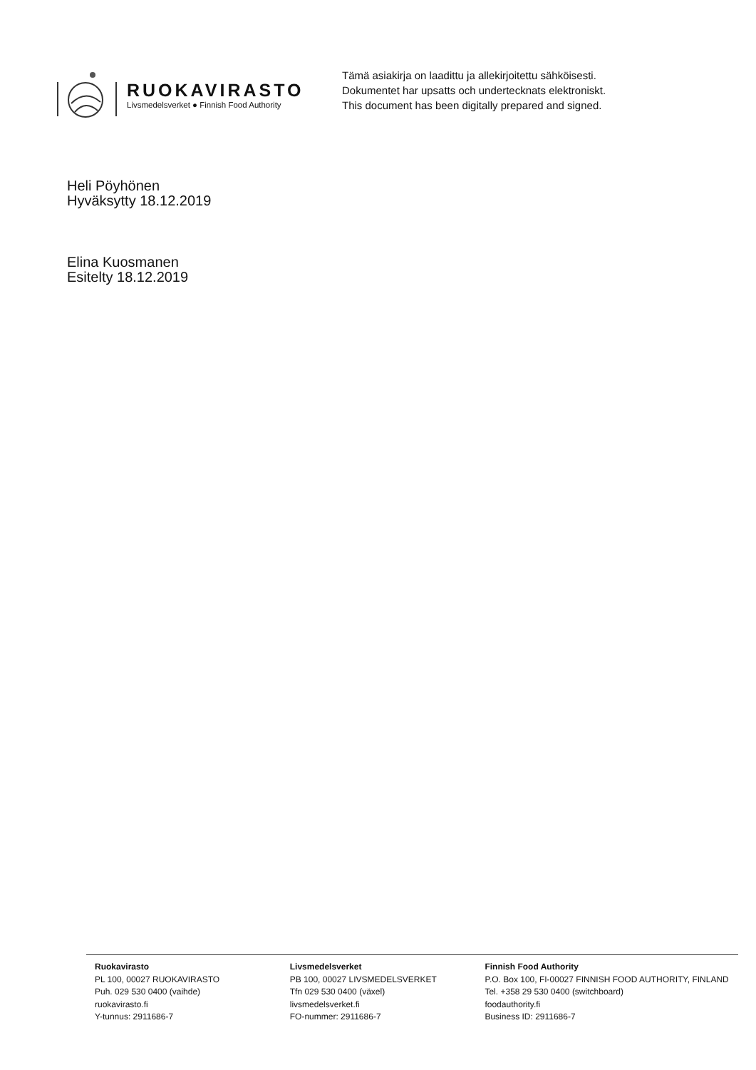RUOKAVIRASTO
Livsmedelsverket ● Finnish Food Authority
Tämä asiakirja on laadittu ja allekirjoitettu sähköisesti.
Dokumentet har upsatts och undertecknats elektroniskt.
This document has been digitally prepared and signed.
Heli Pöyhönen
Hyväksytty 18.12.2019
Elina Kuosmanen
Esitelty 18.12.2019
Ruokavirasto
PL 100, 00027 RUOKAVIRASTO
Puh. 029 530 0400 (vaihde)
ruokavirasto.fi
Y-tunnus: 2911686-7
Livsmedelsverket
PB 100, 00027 LIVSMEDELSVERKET
Tfn 029 530 0400 (växel)
livsmedelsverket.fi
FO-nummer: 2911686-7
Finnish Food Authority
P.O. Box 100, FI-00027 FINNISH FOOD AUTHORITY, FINLAND
Tel. +358 29 530 0400 (switchboard)
foodauthority.fi
Business ID: 2911686-7